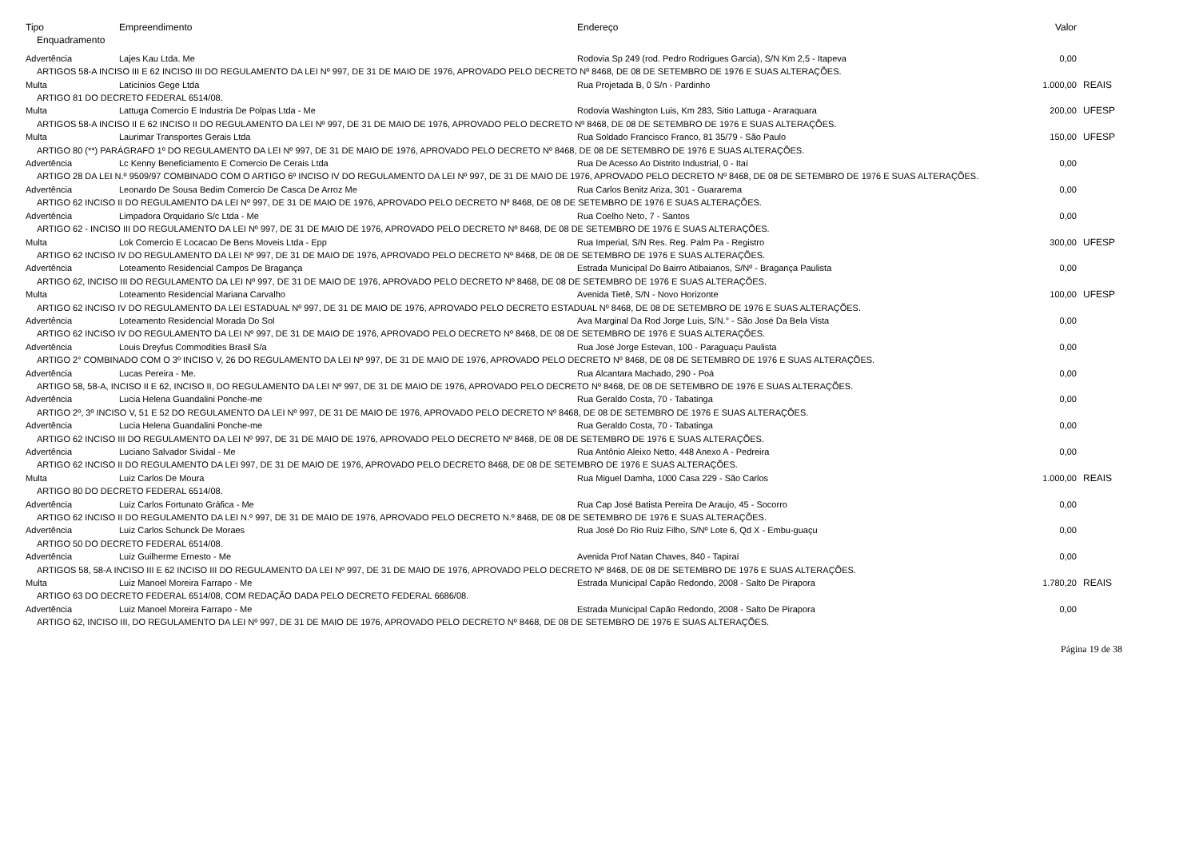| Tipo | Empreendimento | Endereço | Valor | |
| --- | --- | --- | --- | --- |
| Enquadramento | | | | |
| Advertência | Lajes Kau Ltda. Me | Rodovia Sp 249 (rod. Pedro Rodrigues Garcia), S/N Km 2,5 - Itapeva | 0,00 | |
| ARTIGOS 58-A INCISO III E 62 INCISO III DO REGULAMENTO DA LEI Nº 997, DE 31 DE MAIO DE 1976, APROVADO PELO DECRETO Nº 8468, DE 08 DE SETEMBRO DE 1976 E SUAS ALTERAÇÕES. | | | | |
| Multa | Laticinios Gege Ltda | Rua Projetada B, 0 S/n - Pardinho | 1.000,00 | REAIS |
| ARTIGO 81 DO DECRETO FEDERAL 6514/08. | | | | |
| Multa | Lattuga Comercio E Industria De Polpas Ltda - Me | Rodovia Washington Luis, Km 283, Sitio Lattuga - Araraquara | 200,00 | UFESP |
| ARTIGOS 58-A INCISO II E 62 INCISO II DO REGULAMENTO DA LEI Nº 997, DE 31 DE MAIO DE 1976, APROVADO PELO DECRETO Nº 8468, DE 08 DE SETEMBRO DE 1976 E SUAS ALTERAÇÕES. | | | | |
| Multa | Laurimar Transportes Gerais Ltda | Rua Soldado Francisco Franco, 81 35/79 - São Paulo | 150,00 | UFESP |
| ARTIGO 80 (**) PARÁGRAFO 1º DO REGULAMENTO DA LEI Nº 997, DE 31 DE MAIO DE 1976, APROVADO PELO DECRETO Nº 8468, DE 08 DE SETEMBRO DE 1976 E SUAS ALTERAÇÕES. | | | | |
| Advertência | Lc Kenny Beneficiamento E Comercio De Cerais Ltda | Rua De Acesso Ao Distrito Industrial, 0 - Itaí | 0,00 | |
| ARTIGO 28 DA LEI N.º 9509/97 COMBINADO COM O ARTIGO 6º INCISO IV DO REGULAMENTO DA LEI Nº 997, DE 31 DE MAIO DE 1976, APROVADO PELO DECRETO Nº 8468, DE 08 DE SETEMBRO DE 1976 E SUAS ALTERAÇÕES. | | | | |
| Advertência | Leonardo De Sousa Bedim Comercio De Casca De Arroz Me | Rua Carlos Benitz Ariza, 301 - Guararema | 0,00 | |
| ARTIGO 62 INCISO II DO REGULAMENTO DA LEI Nº 997, DE 31 DE MAIO DE 1976, APROVADO PELO DECRETO Nº 8468, DE 08 DE SETEMBRO DE 1976 E SUAS ALTERAÇÕES. | | | | |
| Advertência | Limpadora Orquidario S/c Ltda - Me | Rua Coelho Neto, 7 - Santos | 0,00 | |
| ARTIGO 62 - INCISO III DO REGULAMENTO DA LEI Nº 997, DE 31 DE MAIO DE 1976, APROVADO PELO DECRETO Nº 8468, DE 08 DE SETEMBRO DE 1976 E SUAS ALTERAÇÕES. | | | | |
| Multa | Lok Comercio E Locacao De Bens Moveis Ltda - Epp | Rua Imperial, S/N Res. Reg. Palm Pa - Registro | 300,00 | UFESP |
| ARTIGO 62 INCISO IV DO REGULAMENTO DA LEI Nº 997, DE 31 DE MAIO DE 1976, APROVADO PELO DECRETO Nº 8468, DE 08 DE SETEMBRO DE 1976 E SUAS ALTERAÇÕES. | | | | |
| Advertência | Loteamento Residencial Campos De Bragança | Estrada Municipal Do Bairro Atibaianos, S/Nº - Bragança Paulista | 0,00 | |
| ARTIGO 62, INCISO III DO REGULAMENTO DA LEI Nº 997, DE 31 DE MAIO DE 1976, APROVADO PELO DECRETO Nº 8468, DE 08 DE SETEMBRO DE 1976 E SUAS ALTERAÇÕES. | | | | |
| Multa | Loteamento Residencial Mariana Carvalho | Avenida Tietê, S/N - Novo Horizonte | 100,00 | UFESP |
| ARTIGO 62 INCISO IV DO REGULAMENTO DA LEI ESTADUAL Nº 997, DE 31 DE MAIO DE 1976, APROVADO PELO DECRETO ESTADUAL Nº 8468, DE 08 DE SETEMBRO DE 1976 E SUAS ALTERAÇÕES. | | | | |
| Advertência | Loteamento Residencial Morada Do Sol | Ava Marginal Da Rod Jorge Luis, S/N.° - São José Da Bela Vista | 0,00 | |
| ARTIGO 62 INCISO IV DO REGULAMENTO DA LEI Nº 997, DE 31 DE MAIO DE 1976, APROVADO PELO DECRETO Nº 8468, DE 08 DE SETEMBRO DE 1976 E SUAS ALTERAÇÕES. | | | | |
| Advertência | Louis Dreyfus Commodities Brasil S/a | Rua José Jorge Estevan, 100 - Paraguaçu Paulista | 0,00 | |
| ARTIGO 2° COMBINADO COM O 3º INCISO V, 26 DO REGULAMENTO DA LEI Nº 997, DE 31 DE MAIO DE 1976, APROVADO PELO DECRETO Nº 8468, DE 08 DE SETEMBRO DE 1976 E SUAS ALTERAÇÕES. | | | | |
| Advertência | Lucas Pereira - Me. | Rua Alcantara Machado, 290 - Poá | 0,00 | |
| ARTIGO 58, 58-A, INCISO II E 62, INCISO II, DO REGULAMENTO DA LEI Nº 997, DE 31 DE MAIO DE 1976, APROVADO PELO DECRETO Nº 8468, DE 08 DE SETEMBRO DE 1976 E SUAS ALTERAÇÕES. | | | | |
| Advertência | Lucia Helena Guandalini Ponche-me | Rua Geraldo Costa, 70 - Tabatinga | 0,00 | |
| ARTIGO 2º, 3º INCISO V, 51 E 52 DO REGULAMENTO DA LEI Nº 997, DE 31 DE MAIO DE 1976, APROVADO PELO DECRETO Nº 8468, DE 08 DE SETEMBRO DE 1976 E SUAS ALTERAÇÕES. | | | | |
| Advertência | Lucia Helena Guandalini Ponche-me | Rua Geraldo Costa, 70 - Tabatinga | 0,00 | |
| ARTIGO 62 INCISO III DO REGULAMENTO DA LEI Nº 997, DE 31 DE MAIO DE 1976, APROVADO PELO DECRETO Nº 8468, DE 08 DE SETEMBRO DE 1976 E SUAS ALTERAÇÕES. | | | | |
| Advertência | Luciano Salvador Sividal - Me | Rua Antônio Aleixo Netto, 448 Anexo A - Pedreira | 0,00 | |
| ARTIGO 62 INCISO II DO REGULAMENTO DA LEI 997, DE 31 DE MAIO DE 1976, APROVADO PELO DECRETO 8468, DE 08 DE SETEMBRO DE 1976 E SUAS ALTERAÇÕES. | | | | |
| Multa | Luiz Carlos De Moura | Rua Miguel Damha, 1000 Casa 229 - São Carlos | 1.000,00 | REAIS |
| ARTIGO 80 DO DECRETO FEDERAL 6514/08. | | | | |
| Advertência | Luiz Carlos Fortunato Gráfica - Me | Rua Cap José Batista Pereira De Araujo, 45 - Socorro | 0,00 | |
| ARTIGO 62 INCISO II DO REGULAMENTO DA LEI N.º 997, DE 31 DE MAIO DE 1976, APROVADO PELO DECRETO N.º 8468, DE 08 DE SETEMBRO DE 1976 E SUAS ALTERAÇÕES. | | | | |
| Advertência | Luiz Carlos Schunck De Moraes | Rua José Do Rio Ruiz Filho, S/Nº Lote 6, Qd X - Embu-guaçu | 0,00 | |
| ARTIGO 50 DO DECRETO FEDERAL 6514/08. | | | | |
| Advertência | Luiz Guilherme Ernesto - Me | Avenida Prof Natan Chaves, 840 - Tapiraí | 0,00 | |
| ARTIGOS 58, 58-A INCISO III E 62 INCISO III DO REGULAMENTO DA LEI Nº 997, DE 31 DE MAIO DE 1976, APROVADO PELO DECRETO Nº 8468, DE 08 DE SETEMBRO DE 1976 E SUAS ALTERAÇÕES. | | | | |
| Multa | Luiz Manoel Moreira Farrapo - Me | Estrada Municipal Capão Redondo, 2008 - Salto De Pirapora | 1.780,20 | REAIS |
| ARTIGO 63 DO DECRETO FEDERAL 6514/08, COM REDAÇÃO DADA PELO DECRETO FEDERAL 6686/08. | | | | |
| Advertência | Luiz Manoel Moreira Farrapo - Me | Estrada Municipal Capão Redondo, 2008 - Salto De Pirapora | 0,00 | |
| ARTIGO 62, INCISO III, DO REGULAMENTO DA LEI Nº 997, DE 31 DE MAIO DE 1976, APROVADO PELO DECRETO Nº 8468, DE 08 DE SETEMBRO DE 1976 E SUAS ALTERAÇÕES. | | | | |
Página 19 de 38